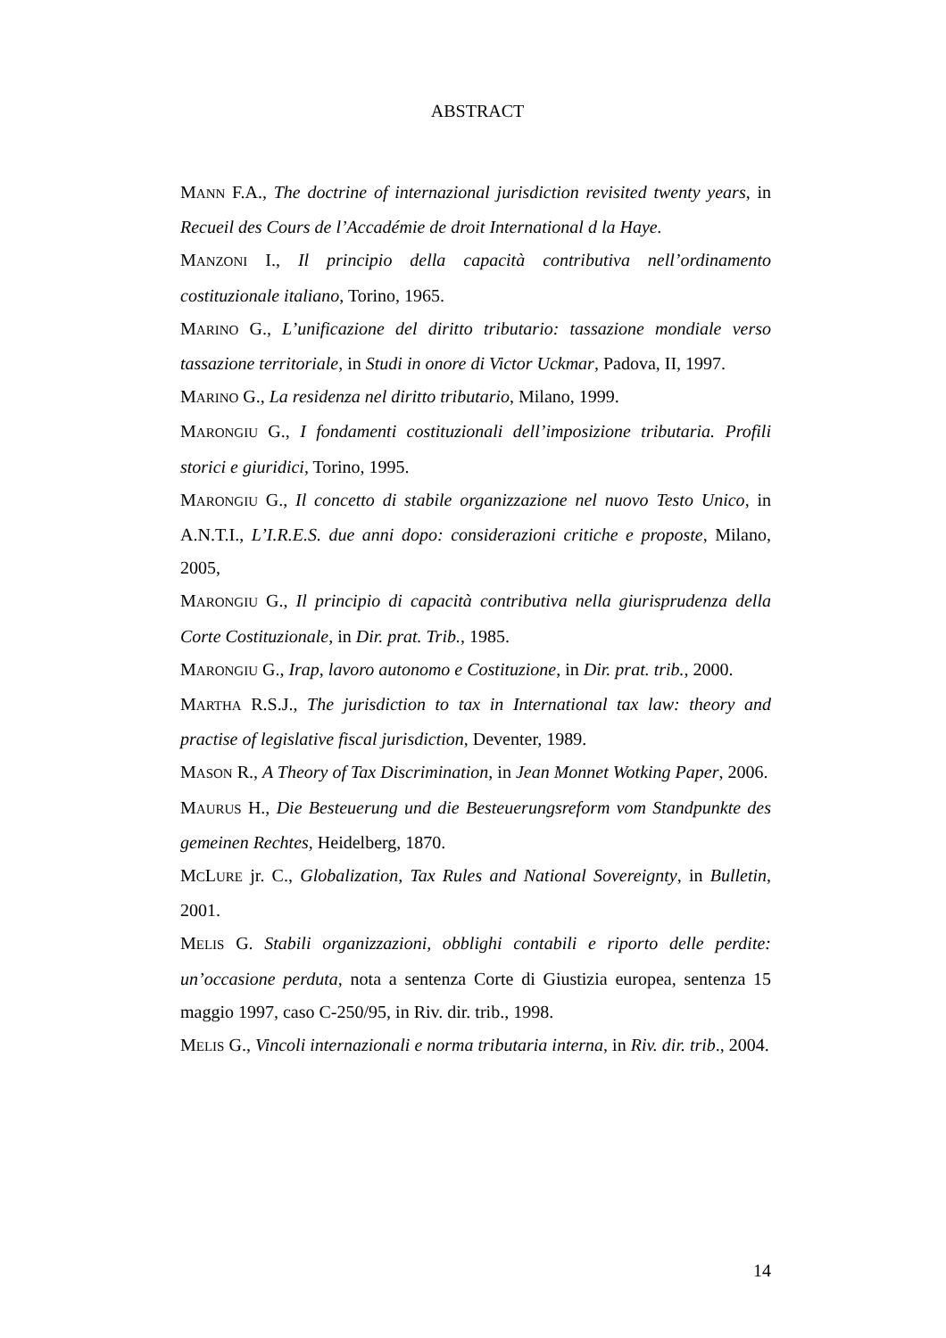ABSTRACT
MANN F.A., The doctrine of internazional jurisdiction revisited twenty years, in Recueil des Cours de l’Accadémie de droit International d la Haye.
MANZONI I., Il principio della capacità contributiva nell’ordinamento costituzionale italiano, Torino, 1965.
MARINO G., L’unificazione del diritto tributario: tassazione mondiale verso tassazione territoriale, in Studi in onore di Victor Uckmar, Padova, II, 1997.
MARINO G., La residenza nel diritto tributario, Milano, 1999.
MARONGIU G., I fondamenti costituzionali dell’imposizione tributaria. Profili storici e giuridici, Torino, 1995.
MARONGIU G., Il concetto di stabile organizzazione nel nuovo Testo Unico, in A.N.T.I., L’I.R.E.S. due anni dopo: considerazioni critiche e proposte, Milano, 2005,
MARONGIU G., Il principio di capacità contributiva nella giurisprudenza della Corte Costituzionale, in Dir. prat. Trib., 1985.
MARONGIU G., Irap, lavoro autonomo e Costituzione, in Dir. prat. trib., 2000.
MARTHA R.S.J., The jurisdiction to tax in International tax law: theory and practise of legislative fiscal jurisdiction, Deventer, 1989.
MASON R., A Theory of Tax Discrimination, in Jean Monnet Wotking Paper, 2006.
MAURUS H., Die Besteuerung und die Besteuerungsreform vom Standpunkte des gemeinen Rechtes, Heidelberg, 1870.
MCLURE jr. C., Globalization, Tax Rules and National Sovereignty, in Bulletin, 2001.
MELIS G. Stabili organizzazioni, obblighi contabili e riporto delle perdite: un’occasione perduta, nota a sentenza Corte di Giustizia europea, sentenza 15 maggio 1997, caso C-250/95, in Riv. dir. trib., 1998.
MELIS G., Vincoli internazionali e norma tributaria interna, in Riv. dir. trib., 2004.
14